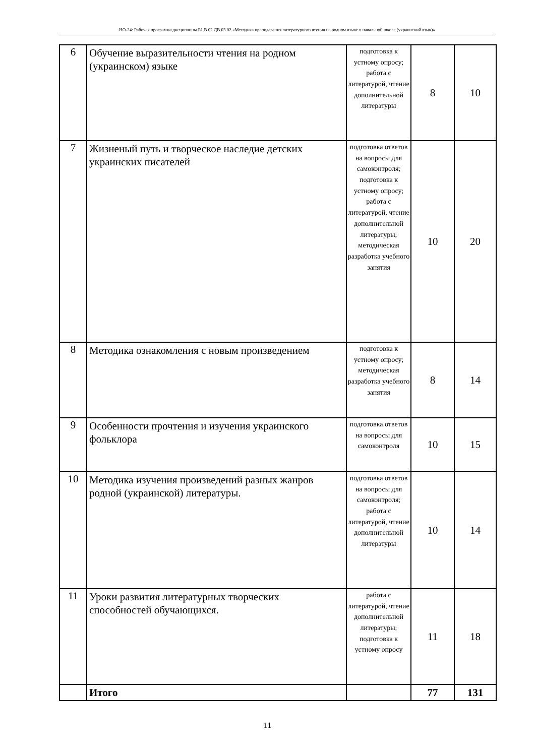НО-24: Рабочая программа дисциплины Б1.В.02.ДВ.03.02 «Методика преподавания литературного чтения на родном языке в начальной школе (украинский язык)»
| 6 | Обучение выразительности чтения на родном (украинском) языке | подготовка к устному опросу; работа с литературой, чтение дополнительной литературы | 8 | 10 |
| 7 | Жизненый путь и творческое наследие детских украинских писателей | подготовка ответов на вопросы для самоконтроля; подготовка к устному опросу; работа с литературой, чтение дополнительной литературы; методическая разработка учебного занятия | 10 | 20 |
| 8 | Методика ознакомления с новым произведением | подготовка к устному опросу; методическая разработка учебного занятия | 8 | 14 |
| 9 | Особенности прочтения и изучения украинского фольклора | подготовка ответов на вопросы для самоконтроля | 10 | 15 |
| 10 | Методика изучения произведений разных жанров родной (украинской) литературы. | подготовка ответов на вопросы для самоконтроля; работа с литературой, чтение дополнительной литературы | 10 | 14 |
| 11 | Уроки развития литературных творческих способностей обучающихся. | работа с литературой, чтение дополнительной литературы; подготовка к устному опросу | 11 | 18 |
| | Итого | | 77 | 131 |
11